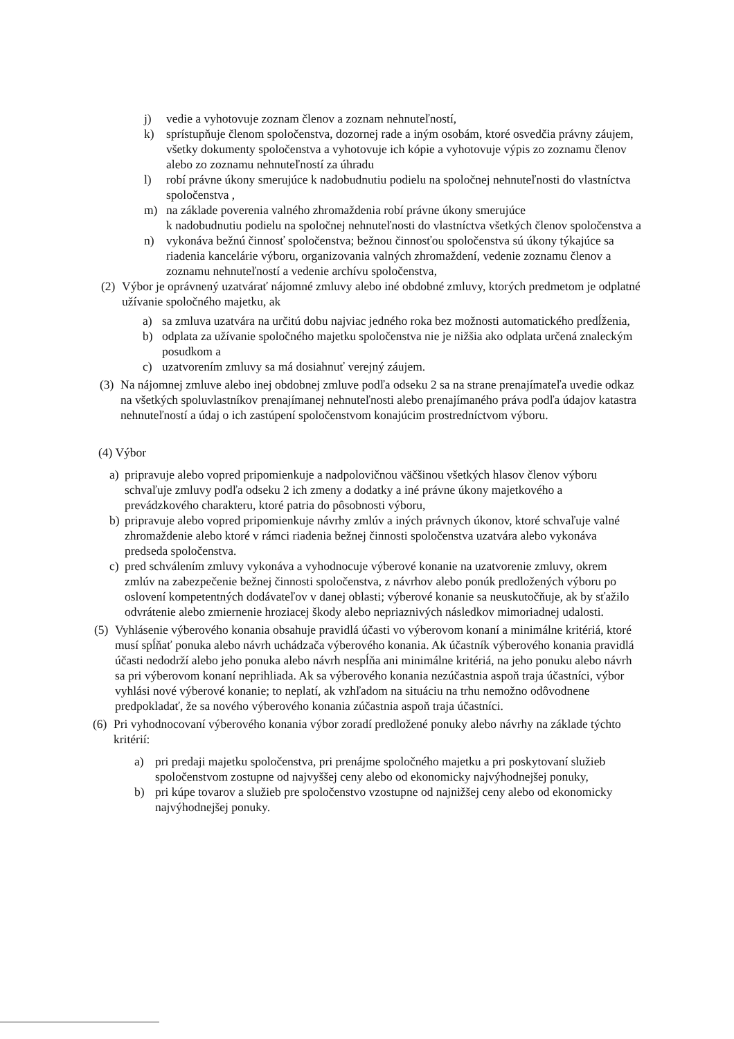j) vedie a vyhotovuje zoznam členov a zoznam nehnuteľností,
k) sprístupňuje členom spoločenstva, dozornej rade a iným osobám, ktoré osvedčia právny záujem, všetky dokumenty spoločenstva a vyhotovuje ich kópie a vyhotovuje výpis zo zoznamu členov alebo zo zoznamu nehnuteľností za úhradu
l) robí právne úkony smerujúce k nadobudnutiu podielu na spoločnej nehnuteľnosti do vlastníctva spoločenstva ,
m) na základe poverenia valného zhromaždenia robí právne úkony smerujúce
k nadobudnutiu podielu na spoločnej nehnuteľnosti do vlastníctva všetkých členov spoločenstva a
n) vykonáva bežnú činnosť spoločenstva; bežnou činnosťou spoločenstva sú úkony týkajúce sa riadenia kancelárie výboru, organizovania valných zhromaždení, vedenie zoznamu členov a zoznamu nehnuteľností a vedenie archívu spoločenstva,
(2) Výbor je oprávnený uzatvárať nájomné zmluvy alebo iné obdobné zmluvy, ktorých predmetom je odplatné užívanie spoločného majetku, ak
a) sa zmluva uzatvára na určitú dobu najviac jedného roka bez možnosti automatického predĺženia,
b) odplata za užívanie spoločného majetku spoločenstva nie je nižšia ako odplata určená znaleckým posudkom a
c) uzatvorením zmluvy sa má dosiahnuť verejný záujem.
(3) Na nájomnej zmluve alebo inej obdobnej zmluve podľa odseku 2 sa na strane prenajímateľa uvedie odkaz na všetkých spoluvlastníkov prenajímanej nehnuteľnosti alebo prenajímaného práva podľa údajov katastra nehnuteľností a údaj o ich zastúpení spoločenstvom konajúcim prostredníctvom výboru.
(4) Výbor
a) pripravuje alebo vopred pripomienkuje a nadpolovičnou väčšinou všetkých hlasov členov výboru schvaľuje zmluvy podľa odseku 2 ich zmeny a dodatky a iné právne úkony majetkového a prevádzkového charakteru, ktoré patria do pôsobnosti výboru,
b) pripravuje alebo vopred pripomienkuje návrhy zmlúv a iných právnych úkonov, ktoré schvaľuje valné zhromaždenie alebo ktoré v rámci riadenia bežnej činnosti spoločenstva uzatvára alebo vykonáva predseda spoločenstva.
c) pred schválením zmluvy vykonáva a vyhodnocuje výberové konanie na uzatvorenie zmluvy, okrem zmlúv na zabezpečenie bežnej činnosti spoločenstva, z návrhov alebo ponúk predložených výboru po oslovení kompetentných dodávateľov v danej oblasti; výberové konanie sa neuskutočňuje, ak by sťažilo odvrátenie alebo zmiernenie hroziacej škody alebo nepriaznivých následkov mimoriadnej udalosti.
(5) Vyhlásenie výberového konania obsahuje pravidlá účasti vo výberovom konaní a minimálne kritériá, ktoré musí spĺňať ponuka alebo návrh uchádzača výberového konania. Ak účastník výberového konania pravidlá účasti nedodrží alebo jeho ponuka alebo návrh nespĺňa ani minimálne kritériá, na jeho ponuku alebo návrh sa pri výberovom konaní neprihliada. Ak sa výberového konania nezúčastnia aspoň traja účastníci, výbor vyhlási nové výberové konanie; to neplatí, ak vzhľadom na situáciu na trhu nemožno odôvodnene predpokladať, že sa nového výberového konania zúčastnia aspoň traja účastníci.
(6) Pri vyhodnocovaní výberového konania výbor zoradí predložené ponuky alebo návrhy na základe týchto kritérií:
a) pri predaji majetku spoločenstva, pri prenájme spoločného majetku a pri poskytovaní služieb spoločenstvom zostupne od najvyššej ceny alebo od ekonomicky najvýhodnejšej ponuky,
b) pri kúpe tovarov a služieb pre spoločenstvo vzostupne od najnižšej ceny alebo od ekonomicky najvýhodnejšej ponuky.